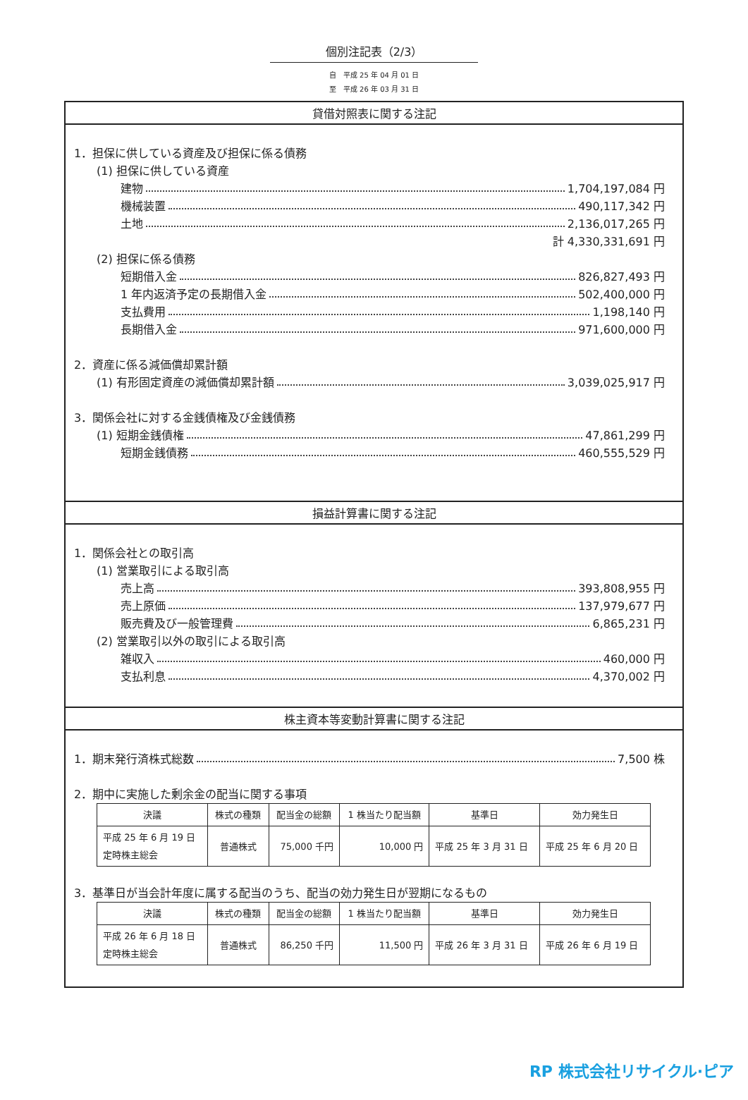個別注記表（2/3）
自　平成 25 年 04 月 01 日
至　平成 26 年 03 月 31 日
貸借対照表に関する注記
1．担保に供している資産及び担保に係る債務
(1) 担保に供している資産
建物 1,704,197,084 円
機械装置 490,117,342 円
土地 2,136,017,265 円
計 4,330,331,691 円
(2) 担保に係る債務
短期借入金 826,827,493 円
1 年内返済予定の長期借入金 502,400,000 円
支払費用 1,198,140 円
長期借入金 971,600,000 円
2．資産に係る減価償却累計額
(1) 有形固定資産の減価償却累計額 3,039,025,917 円
3．関係会社に対する金銭債権及び金銭債務
(1) 短期金銭債権 47,861,299 円
短期金銭債務 460,555,529 円
損益計算書に関する注記
1．関係会社との取引高
(1) 営業取引による取引高
売上高 393,808,955 円
売上原価 137,979,677 円
販売費及び一般管理費 6,865,231 円
(2) 営業取引以外の取引による取引高
雑収入 460,000 円
支払利息 4,370,002 円
株主資本等変動計算書に関する注記
1．期末発行済株式総数 7,500 株
2．期中に実施した剰余金の配当に関する事項
| 決議 | 株式の種類 | 配当金の総額 | 1 株当たり配当額 | 基準日 | 効力発生日 |
| --- | --- | --- | --- | --- | --- |
| 平成 25 年 6 月 19 日 定時株主総会 | 普通株式 | 75,000 千円 | 10,000 円 | 平成 25 年 3 月 31 日 | 平成 25 年 6 月 20 日 |
3．基準日が当会計年度に属する配当のうち、配当の効力発生日が翌期になるもの
| 決議 | 株式の種類 | 配当金の総額 | 1 株当たり配当額 | 基準日 | 効力発生日 |
| --- | --- | --- | --- | --- | --- |
| 平成 26 年 6 月 18 日 定時株主総会 | 普通株式 | 86,250 千円 | 11,500 円 | 平成 26 年 3 月 31 日 | 平成 26 年 6 月 19 日 |
RP 株式会社リサイクル·ピア